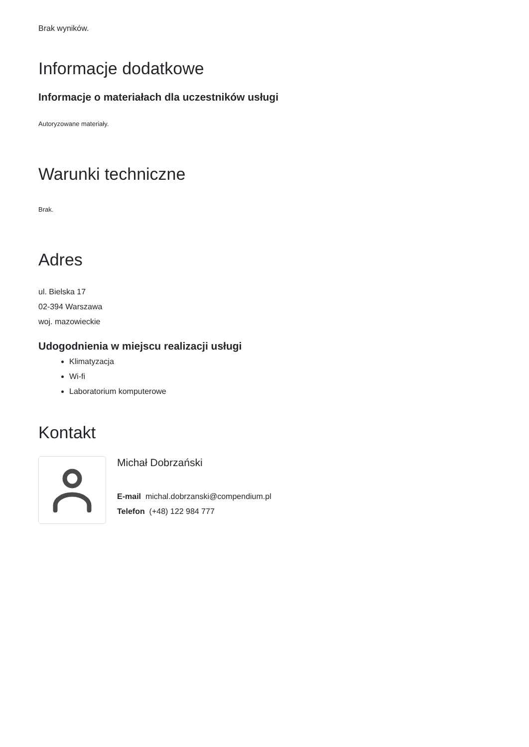Brak wyników.
Informacje dodatkowe
Informacje o materiałach dla uczestników usługi
Autoryzowane materiały.
Warunki techniczne
Brak.
Adres
ul. Bielska 17
02-394 Warszawa
woj. mazowieckie
Udogodnienia w miejscu realizacji usługi
Klimatyzacja
Wi-fi
Laboratorium komputerowe
Kontakt
Michał Dobrzański
E-mail michal.dobrzanski@compendium.pl
Telefon (+48) 122 984 777